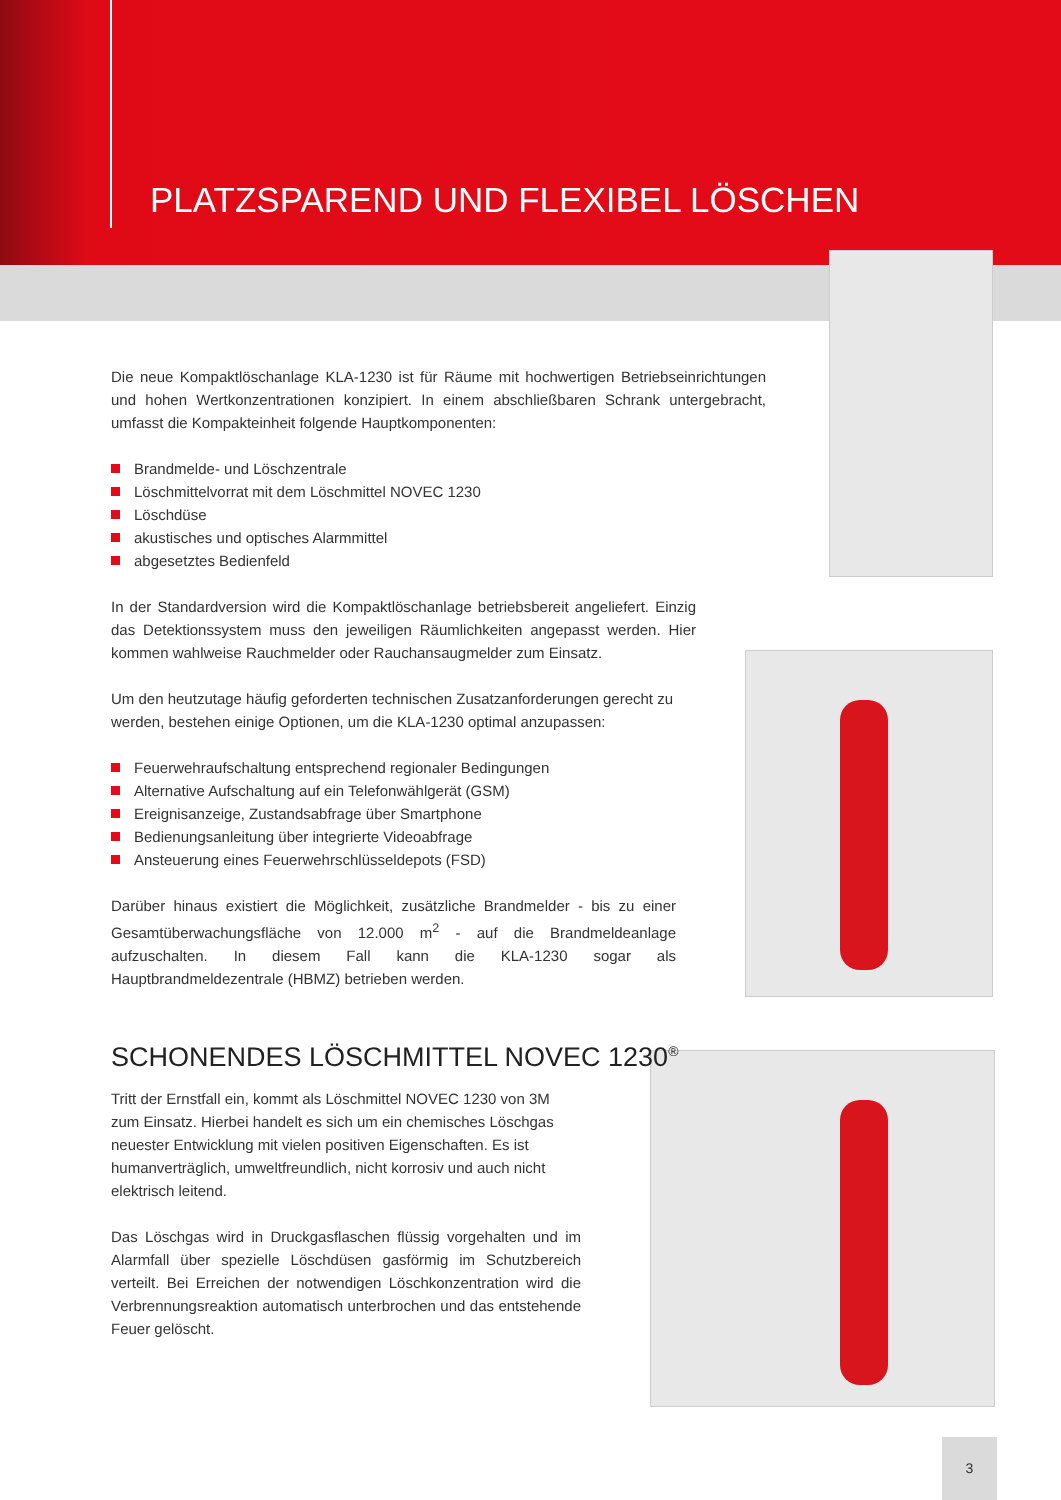PLATZSPAREND UND FLEXIBEL LÖSCHEN
Die neue Kompaktlöschanlage KLA-1230 ist für Räume mit hochwertigen Betriebseinrichtungen und hohen Wertkonzentrationen konzipiert. In einem abschließbaren Schrank untergebracht, umfasst die Kompakteinheit folgende Hauptkomponenten:
Brandmelde- und Löschzentrale
Löschmittelvorrat mit dem Löschmittel NOVEC 1230
Löschdüse
akustisches und optisches Alarmmittel
abgesetztes Bedienfeld
In der Standardversion wird die Kompaktlöschanlage betriebsbereit angeliefert. Einzig das Detektionssystem muss den jeweiligen Räumlichkeiten angepasst werden. Hier kommen wahlweise Rauchmelder oder Rauchansaugmelder zum Einsatz.
Um den heutzutage häufig geforderten technischen Zusatzanforderungen gerecht zu werden, bestehen einige Optionen, um die KLA-1230 optimal anzupassen:
Feuerwehraufschaltung entsprechend regionaler Bedingungen
Alternative Aufschaltung auf ein Telefonwählgerät (GSM)
Ereignisanzeige, Zustandsabfrage über Smartphone
Bedienungsanleitung über integrierte Videoabfrage
Ansteuerung eines Feuerwehrschlüsseldepots (FSD)
Darüber hinaus existiert die Möglichkeit, zusätzliche Brandmelder - bis zu einer Gesamtüberwachungsfläche von 12.000 m<sup>2</sup> - auf die Brandmeldeanlage aufzuschalten. In diesem Fall kann die KLA-1230 sogar als Hauptbrandmeldezentrale (HBMZ) betrieben werden.
SCHONENDES LÖSCHMITTEL NOVEC 1230<sup>®</sup>
Tritt der Ernstfall ein, kommt als Löschmittel NOVEC 1230 von 3M zum Einsatz. Hierbei handelt es sich um ein chemisches Löschgas neuester Entwicklung mit vielen positiven Eigenschaften. Es ist humanverträglich, umweltfreundlich, nicht korrosiv und auch nicht elektrisch leitend.
Das Löschgas wird in Druckgasflaschen flüssig vorgehalten und im Alarmfall über spezielle Löschdüsen gasförmig im Schutzbereich verteilt. Bei Erreichen der notwendigen Löschkonzentration wird die Verbrennungsreaktion automatisch unterbrochen und das entstehende Feuer gelöscht.
3